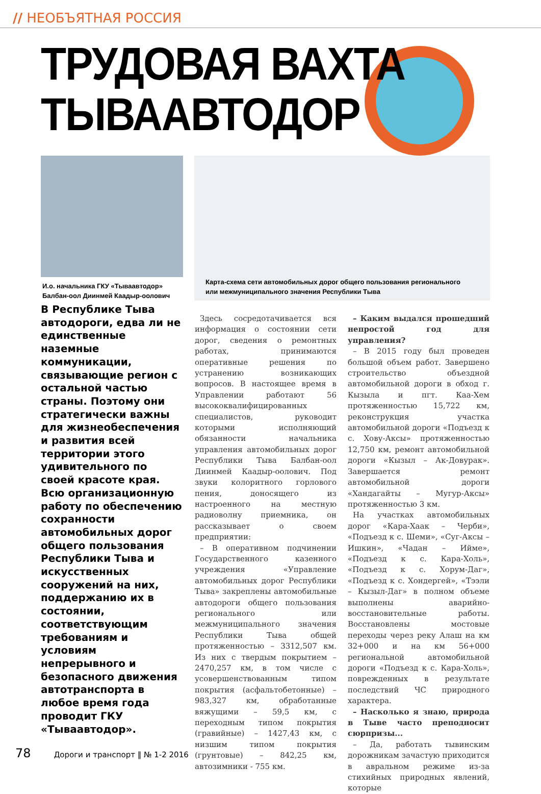// НЕОБЪЯТНАЯ РОССИЯ
ТРУДОВАЯ ВАХТА
ТЫВААВТОДОР
И.о. начальника ГКУ «Тываавтодор»
Балбан-оол Диинмей Каадыр-оолович
Карта-схема сети автомобильных дорог общего пользования регионального
или межмуниципального значения Республики Тыва
В Республике Тыва автодороги, едва ли не единственные наземные коммуникации, связывающие регион с остальной частью страны. Поэтому они стратегически важны для жизнеобеспечения и развития всей территории этого удивительного по своей красоте края. Всю организационную работу по обеспечению сохранности автомобильных дорог общего пользования Республики Тыва и искусственных сооружений на них, поддержанию их в состоянии, соответствующим требованиям и условиям непрерывного и безопасного движения автотранспорта в любое время года проводит ГКУ «Тываавтодор».
Здесь сосредотачивается вся информация о состоянии сети дорог, сведения о ремонтных работах, принимаются оперативные решения по устранению возникающих вопросов. В настоящее время в Управлении работают 56 высококвалифицированных специалистов, руководит которыми исполняющий обязанности начальника управления автомобильных дорог Республики Тыва Балбан-оол Диинмей Каадыр-оолович. Под звуки колоритного горлового пения, доносящего из настроенного на местную радиоволну приемника, он рассказывает о своем предприятии:
– В оперативном подчинении Государственного казенного учреждения «Управление автомобильных дорог Республики Тыва» закреплены автомобильные автодороги общего пользования регионального или межмуниципального значения Республики Тыва общей протяженностью – 3312,507 км. Из них с твердым покрытием – 2470,257 км, в том числе с усовершенствованным типом покрытия (асфальтобетонные) – 983,327 км, обработанные вяжущими – 59,5 км, с переходным типом покрытия (гравийные) – 1427,43 км, с низшим типом покрытия (грунтовые) – 842,25 км, автозимники - 755 км.
– Каким выдался прошедший непростой год для управления?
– В 2015 году был проведен большой объем работ. Завершено строительство объездной автомобильной дороги в обход г. Кызыла и пгт. Каа-Хем протяженностью 15,722 км, реконструкция участка автомобильной дороги «Подъезд к с. Хову-Аксы» протяженностью 12,750 км, ремонт автомобильной дороги «Кызыл – Ак-Довурак». Завершается ремонт автомобильной дороги «Хандагайты – Мугур-Аксы» протяженностью 3 км.
На участках автомобильных дорог «Кара-Хаак – Черби», «Подъезд к с. Шеми», «Суг-Аксы – Ишкин», «Чадан – Ийме», «Подъезд к с. Кара-Холь», «Подъезд к с. Хорум-Даг», «Подъезд к с. Хондергей», «Тээли – Кызыл-Даг» в полном объеме выполнены аварийно-восстановительные работы. Восстановлены мостовые переходы через реку Алаш на км 32+000 и на км 56+000 региональной автомобильной дороги «Подъезд к с. Кара-Холь», поврежденных в результате последствий ЧС природного характера.
– Насколько я знаю, природа в Тыве часто преподносит сюрпризы...
– Да, работать тывинским дорожникам зачастую приходится в авральном режиме из-за стихийных природных явлений, которые
78 Дороги и транспорт ‖ № 1-2 2016